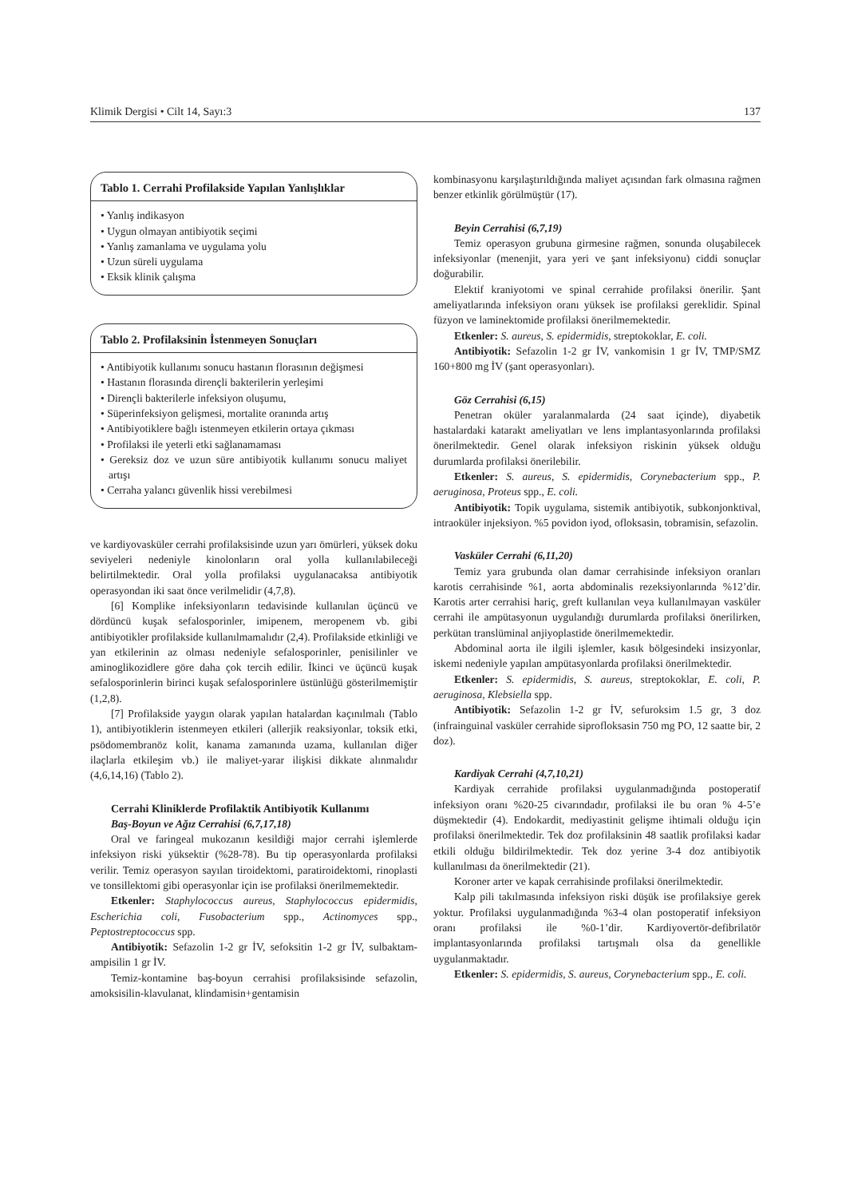Klimik Dergisi • Cilt 14, Sayı:3 137
Tablo 1. Cerrahi Profilakside Yapılan Yanlışlıklar
• Yanlış indikasyon
• Uygun olmayan antibiyotik seçimi
• Yanlış zamanlama ve uygulama yolu
• Uzun süreli uygulama
• Eksik klinik çalışma
Tablo 2. Profilaksinin İstenmeyen Sonuçları
• Antibiyotik kullanımı sonucu hastanın florasının değişmesi
• Hastanın florasında dirençli bakterilerin yerleşimi
• Dirençli bakterilerle infeksiyon oluşumu,
• Süperinfeksiyon gelişmesi, mortalite oranında artış
• Antibiyotiklere bağlı istenmeyen etkilerin ortaya çıkması
• Profilaksi ile yeterli etki sağlanamaması
• Gereksiz doz ve uzun süre antibiyotik kullanımı sonucu maliyet artışı
• Cerraha yalancı güvenlik hissi verebilmesi
ve kardiyovasküler cerrahi profilaksisinde uzun yarı ömürleri, yüksek doku seviyeleri nedeniyle kinolonların oral yolla kullanılabileceği belirtilmektedir. Oral yolla profilaksi uygulanacaksa antibiyotik operasyondan iki saat önce verilmelidir (4,7,8).
[6] Komplike infeksiyonların tedavisinde kullanılan üçüncü ve dördüncü kuşak sefalosporinler, imipenem, meropenem vb. gibi antibiyotikler profilakside kullanılmamalıdır (2,4). Profilakside etkinliği ve yan etkilerinin az olması nedeniyle sefalosporinler, penisilinler ve aminoglikozidlere göre daha çok tercih edilir. İkinci ve üçüncü kuşak sefalosporinlerin birinci kuşak sefalosporinlere üstünlüğü gösterilmemiştir (1,2,8).
[7] Profilakside yaygın olarak yapılan hatalardan kaçınılmalı (Tablo 1), antibiyotiklerin istenmeyen etkileri (allerjik reaksiyonlar, toksik etki, psödomembranöz kolit, kanama zamanında uzama, kullanılan diğer ilaçlarla etkileşim vb.) ile maliyet-yarar ilişkisi dikkate alınmalıdır (4,6,14,16) (Tablo 2).
Cerrahi Kliniklerde Profilaktik Antibiyotik Kullanımı
Baş-Boyun ve Ağız Cerrahisi (6,7,17,18)
Oral ve faringeal mukozanın kesildiği major cerrahi işlemlerde infeksiyon riski yüksektir (%28-78). Bu tip operasyonlarda profilaksi verilir. Temiz operasyon sayılan tiroidektomi, paratiroidektomi, rinoplasti ve tonsillektomi gibi operasyonlar için ise profilaksi önerilmemektedir.
Etkenler: Staphylococcus aureus, Staphylococcus epidermidis, Escherichia coli, Fusobacterium spp., Actinomyces spp., Peptostreptococcus spp.
Antibiyotik: Sefazolin 1-2 gr İV, sefoksitin 1-2 gr İV, sulbaktam-ampisilin 1 gr İV.
Temiz-kontamine baş-boyun cerrahisi profilaksisinde sefazolin, amoksisilin-klavulanat, klindamisin+gentamisin
kombinasyonu karşılaştırıldığında maliyet açısından fark olmasına rağmen benzer etkinlik görülmüştür (17).
Beyin Cerrahisi (6,7,19)
Temiz operasyon grubuna girmesine rağmen, sonunda oluşabilecek infeksiyonlar (menenjit, yara yeri ve şant infeksiyonu) ciddi sonuçlar doğurabilir.
Elektif kraniyotomi ve spinal cerrahide profilaksi önerilir. Şant ameliyatlarında infeksiyon oranı yüksek ise profilaksi gereklidir. Spinal füzyon ve laminektomide profilaksi önerilmemektedir.
Etkenler: S. aureus, S. epidermidis, streptokoklar, E. coli.
Antibiyotik: Sefazolin 1-2 gr İV, vankomisin 1 gr İV, TMP/SMZ 160+800 mg İV (şant operasyonları).
Göz Cerrahisi (6,15)
Penetran oküler yaralanmalarda (24 saat içinde), diyabetik hastalardaki katarakt ameliyatları ve lens implantasyonlarında profilaksi önerilmektedir. Genel olarak infeksiyon riskinin yüksek olduğu durumlarda profilaksi önerilebilir.
Etkenler: S. aureus, S. epidermidis, Corynebacterium spp., P. aeruginosa, Proteus spp., E. coli.
Antibiyotik: Topik uygulama, sistemik antibiyotik, subkonjonktival, intraoküler injeksiyon. %5 povidon iyod, ofloksasin, tobramisin, sefazolin.
Vasküler Cerrahi (6,11,20)
Temiz yara grubunda olan damar cerrahisinde infeksiyon oranları karotis cerrahisinde %1, aorta abdominalis rezeksiyonlarında %12’dir. Karotis arter cerrahisi hariç, greft kullanılan veya kullanılmayan vasküler cerrahi ile ampütasyonun uygulandığı durumlarda profilaksi önerilirken, perkütan translüminal anjiyoplastide önerilmemektedir.
Abdominal aorta ile ilgili işlemler, kasık bölgesindeki insizyonlar, iskemi nedeniyle yapılan ampütasyonlarda profilaksi önerilmektedir.
Etkenler: S. epidermidis, S. aureus, streptokoklar, E. coli, P. aeruginosa, Klebsiella spp.
Antibiyotik: Sefazolin 1-2 gr İV, sefuroksim 1.5 gr, 3 doz (infrainguinal vasküler cerrahide siprofloksasin 750 mg PO, 12 saatte bir, 2 doz).
Kardiyak Cerrahi (4,7,10,21)
Kardiyak cerrahide profilaksi uygulanmadığında postoperatif infeksiyon oranı %20-25 civarındadır, profilaksi ile bu oran % 4-5’e düşmektedir (4). Endokardit, mediyastinit gelişme ihtimali olduğu için profilaksi önerilmektedir. Tek doz profilaksinin 48 saatlik profilaksi kadar etkili olduğu bildirilmektedir. Tek doz yerine 3-4 doz antibiyotik kullanılması da önerilmektedir (21).
Koroner arter ve kapak cerrahisinde profilaksi önerilmektedir.
Kalp pili takılmasında infeksiyon riski düşük ise profilaksiye gerek yoktur. Profilaksi uygulanmadığında %3-4 olan postoperatif infeksiyon oranı profilaksi ile %0-1’dir. Kardiyovertör-defibrilatör implantasyonlarında profilaksi tartışmalı olsa da genellikle uygulanmaktadır.
Etkenler: S. epidermidis, S. aureus, Corynebacterium spp., E. coli.